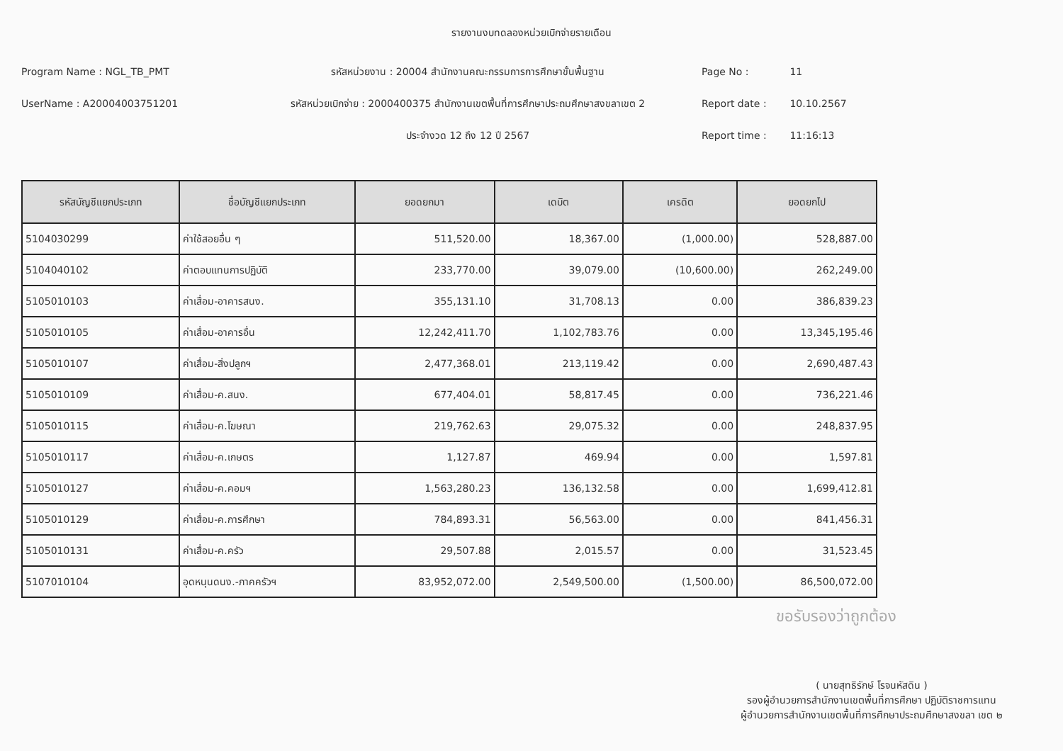รายงานงบทดลองหน่วยเบิกจ่ายรายเดือน
Program Name : NGL_TB_PMT
UserName : A20004003751201
รหัสหน่วยงาน : 20004 สำนักงานคณะกรรมการการศึกษาขั้นพื้นฐาน
รหัสหน่วยเบิกจ่าย : 2000400375 สำนักงานเขตพื้นที่การศึกษาประถมศึกษาสงขลาเขต 2
ประจำงวด 12 ถึง 12 ปี 2567
Page No : 11
Report date : 10.10.2567
Report time : 11:16:13
| รหัสบัญชีแยกประเภท | ชื่อบัญชีแยกประเภท | ยอดยกมา | เดบิต | เครดิต | ยอดยกไป |
| --- | --- | --- | --- | --- | --- |
| 5104030299 | ค่าใช้สอยอื่น ๆ | 511,520.00 | 18,367.00 | (1,000.00) | 528,887.00 |
| 5104040102 | ค่าตอบแทนการปฏิบัติ | 233,770.00 | 39,079.00 | (10,600.00) | 262,249.00 |
| 5105010103 | ค่าเสื่อม-อาคารสนง. | 355,131.10 | 31,708.13 | 0.00 | 386,839.23 |
| 5105010105 | ค่าเสื่อม-อาคารอื่น | 12,242,411.70 | 1,102,783.76 | 0.00 | 13,345,195.46 |
| 5105010107 | ค่าเสื่อม-สิ่งปลูกฯ | 2,477,368.01 | 213,119.42 | 0.00 | 2,690,487.43 |
| 5105010109 | ค่าเสื่อม-ค.สนง. | 677,404.01 | 58,817.45 | 0.00 | 736,221.46 |
| 5105010115 | ค่าเสื่อม-ค.โฆษณา | 219,762.63 | 29,075.32 | 0.00 | 248,837.95 |
| 5105010117 | ค่าเสื่อม-ค.เกษตร | 1,127.87 | 469.94 | 0.00 | 1,597.81 |
| 5105010127 | ค่าเสื่อม-ค.คอมฯ | 1,563,280.23 | 136,132.58 | 0.00 | 1,699,412.81 |
| 5105010129 | ค่าเสื่อม-ค.การศึกษา | 784,893.31 | 56,563.00 | 0.00 | 841,456.31 |
| 5105010131 | ค่าเสื่อม-ค.ครัว | 29,507.88 | 2,015.57 | 0.00 | 31,523.45 |
| 5107010104 | อุดหนุนดนง.-ภาคครัวฯ | 83,952,072.00 | 2,549,500.00 | (1,500.00) | 86,500,072.00 |
ขอรับรองว่าถูกต้อง
( นายสุทธิรักษ์ โรจนหัสดิน )
รองผู้อำนวยการสำนักงานเขตพื้นที่การศึกษา ปฏิบัติราชการแทน
ผู้อำนวยการสำนักงานเขตพื้นที่การศึกษาประถมศึกษาสงขลา เขต ๒